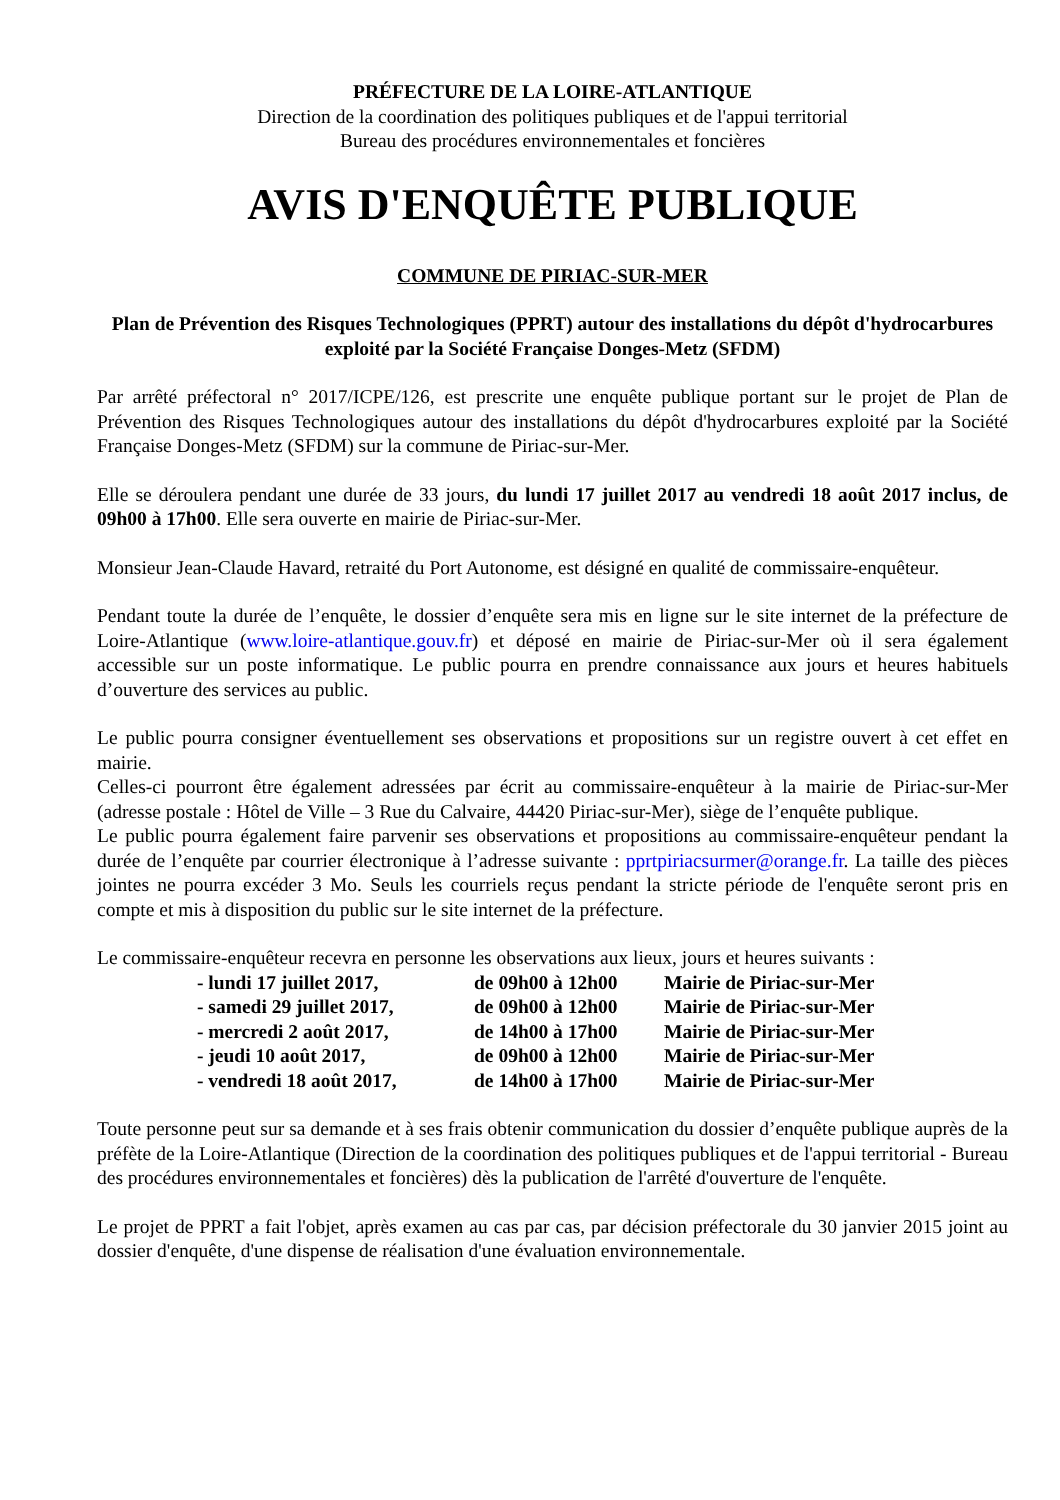PRÉFECTURE DE LA LOIRE-ATLANTIQUE
Direction de la coordination des politiques publiques et de l'appui territorial
Bureau des procédures environnementales et foncières
AVIS D'ENQUÊTE PUBLIQUE
COMMUNE DE PIRIAC-SUR-MER
Plan de Prévention des Risques Technologiques (PPRT) autour des installations du dépôt d'hydrocarbures exploité par la Société Française Donges-Metz (SFDM)
Par arrêté préfectoral n° 2017/ICPE/126, est prescrite une enquête publique portant sur le projet de Plan de Prévention des Risques Technologiques autour des installations du dépôt d'hydrocarbures exploité par la Société Française Donges-Metz (SFDM) sur la commune de Piriac-sur-Mer.
Elle se déroulera pendant une durée de 33 jours, du lundi 17 juillet 2017 au vendredi 18 août 2017 inclus, de 09h00 à 17h00. Elle sera ouverte en mairie de Piriac-sur-Mer.
Monsieur Jean-Claude Havard, retraité du Port Autonome, est désigné en qualité de commissaire-enquêteur.
Pendant toute la durée de l’enquête, le dossier d’enquête sera mis en ligne sur le site internet de la préfecture de Loire-Atlantique (www.loire-atlantique.gouv.fr) et déposé en mairie de Piriac-sur-Mer où il sera également accessible sur un poste informatique. Le public pourra en prendre connaissance aux jours et heures habituels d’ouverture des services au public.
Le public pourra consigner éventuellement ses observations et propositions sur un registre ouvert à cet effet en mairie.
Celles-ci pourront être également adressées par écrit au commissaire-enquêteur à la mairie de Piriac-sur-Mer (adresse postale : Hôtel de Ville – 3 Rue du Calvaire, 44420 Piriac-sur-Mer), siège de l’enquête publique.
Le public pourra également faire parvenir ses observations et propositions au commissaire-enquêteur pendant la durée de l’enquête par courrier électronique à l’adresse suivante : pprtpiriacsurmer@orange.fr. La taille des pièces jointes ne pourra excéder 3 Mo. Seuls les courriels reçus pendant la stricte période de l'enquête seront pris en compte et mis à disposition du public sur le site internet de la préfecture.
Le commissaire-enquêteur recevra en personne les observations aux lieux, jours et heures suivants :
| - lundi 17 juillet 2017, | de 09h00 à 12h00 | Mairie de Piriac-sur-Mer |
| - samedi 29 juillet 2017, | de 09h00 à 12h00 | Mairie de Piriac-sur-Mer |
| - mercredi 2 août 2017, | de 14h00 à 17h00 | Mairie de Piriac-sur-Mer |
| - jeudi 10 août 2017, | de 09h00 à 12h00 | Mairie de Piriac-sur-Mer |
| - vendredi 18 août 2017, | de 14h00 à 17h00 | Mairie de Piriac-sur-Mer |
Toute personne peut sur sa demande et à ses frais obtenir communication du dossier d’enquête publique auprès de la préfète de la Loire-Atlantique (Direction de la coordination des politiques publiques et de l'appui territorial - Bureau des procédures environnementales et foncières) dès la publication de l'arrêté d'ouverture de l'enquête.
Le projet de PPRT a fait l'objet, après examen au cas par cas, par décision préfectorale du 30 janvier 2015 joint au dossier d'enquête, d'une dispense de réalisation d'une évaluation environnementale.